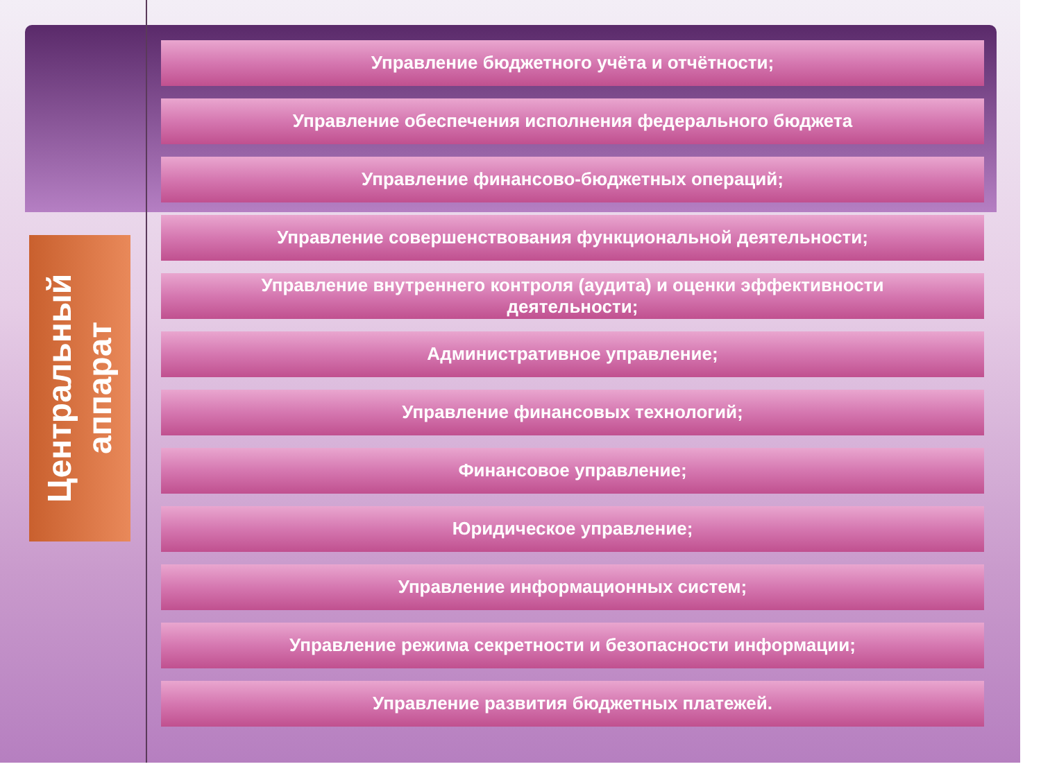Центральный аппарат
Управление бюджетного учёта и отчётности;
Управление обеспечения исполнения федерального бюджета
Управление финансово-бюджетных операций;
Управление совершенствования функциональной деятельности;
Управление внутреннего контроля (аудита) и оценки эффективности
деятельности;
Административное управление;
Управление финансовых технологий;
Финансовое управление;
Юридическое управление;
Управление информационных систем;
Управление режима секретности и безопасности информации;
Управление развития бюджетных платежей.